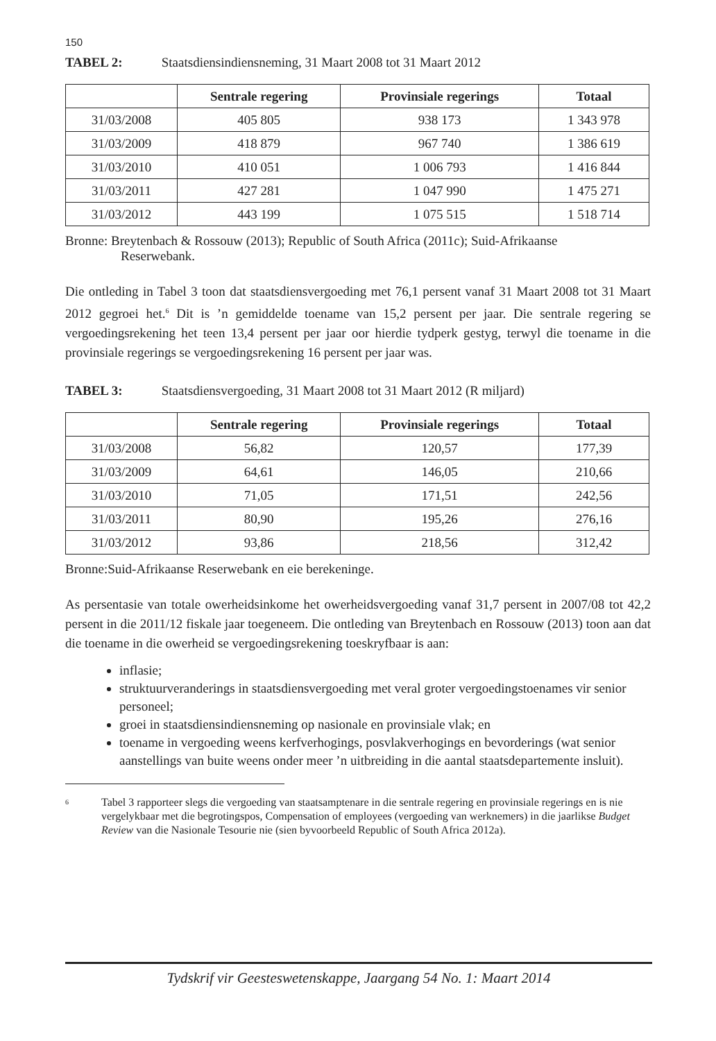150
TABEL 2: Staatsdiensindiensneming, 31 Maart 2008 tot 31 Maart 2012
| | Sentrale regering | Provinsiale regerings | Totaal |
| --- | --- | --- | --- |
| 31/03/2008 | 405 805 | 938 173 | 1 343 978 |
| 31/03/2009 | 418 879 | 967 740 | 1 386 619 |
| 31/03/2010 | 410 051 | 1 006 793 | 1 416 844 |
| 31/03/2011 | 427 281 | 1 047 990 | 1 475 271 |
| 31/03/2012 | 443 199 | 1 075 515 | 1 518 714 |
Bronne: Breytenbach & Rossouw (2013); Republic of South Africa (2011c); Suid-Afrikaanse
Reserwebank.
Die ontleding in Tabel 3 toon dat staatsdiensvergoeding met 76,1 persent vanaf 31 Maart 2008 tot 31 Maart 2012 gegroei het.<sup>6</sup> Dit is ’n gemiddelde toename van 15,2 persent per jaar. Die sentrale regering se vergoedingsrekening het teen 13,4 persent per jaar oor hierdie tydperk gestyg, terwyl die toename in die provinsiale regerings se vergoedingsrekening 16 persent per jaar was.
TABEL 3: Staatsdiensvergoeding, 31 Maart 2008 tot 31 Maart 2012 (R miljard)
| | Sentrale regering | Provinsiale regerings | Totaal |
| --- | --- | --- | --- |
| 31/03/2008 | 56,82 | 120,57 | 177,39 |
| 31/03/2009 | 64,61 | 146,05 | 210,66 |
| 31/03/2010 | 71,05 | 171,51 | 242,56 |
| 31/03/2011 | 80,90 | 195,26 | 276,16 |
| 31/03/2012 | 93,86 | 218,56 | 312,42 |
Bronne:Suid-Afrikaanse Reserwebank en eie berekeninge.
As persentasie van totale owerheidsinkome het owerheidsvergoeding vanaf 31,7 persent in 2007/08 tot 42,2 persent in die 2011/12 fiskale jaar toegeneem. Die ontleding van Breytenbach en Rossouw (2013) toon aan dat die toename in die owerheid se vergoedingsrekening toeskryfbaar is aan:
inflasie;
struktuurveranderings in staatsdiensvergoeding met veral groter vergoedingstoenames vir senior personeel;
groei in staatsdiensindiensneming op nasionale en provinsiale vlak; en
toename in vergoeding weens kerfverhogings, posvlakverhogings en bevorderings (wat senior aanstellings van buite weens onder meer ’n uitbreiding in die aantal staatsdepartemente insluit).
<sup>6</sup>
Tabel 3 rapporteer slegs die vergoeding van staatsamptenare in die sentrale regering en provinsiale regerings en is nie vergelykbaar met die begrotingspos, Compensation of employees (vergoeding van werknemers) in die jaarlikse Budget Review van die Nasionale Tesourie nie (sien byvoorbeeld Republic of South Africa 2012a).
Tydskrif vir Geesteswetenskappe, Jaargang 54 No. 1: Maart 2014